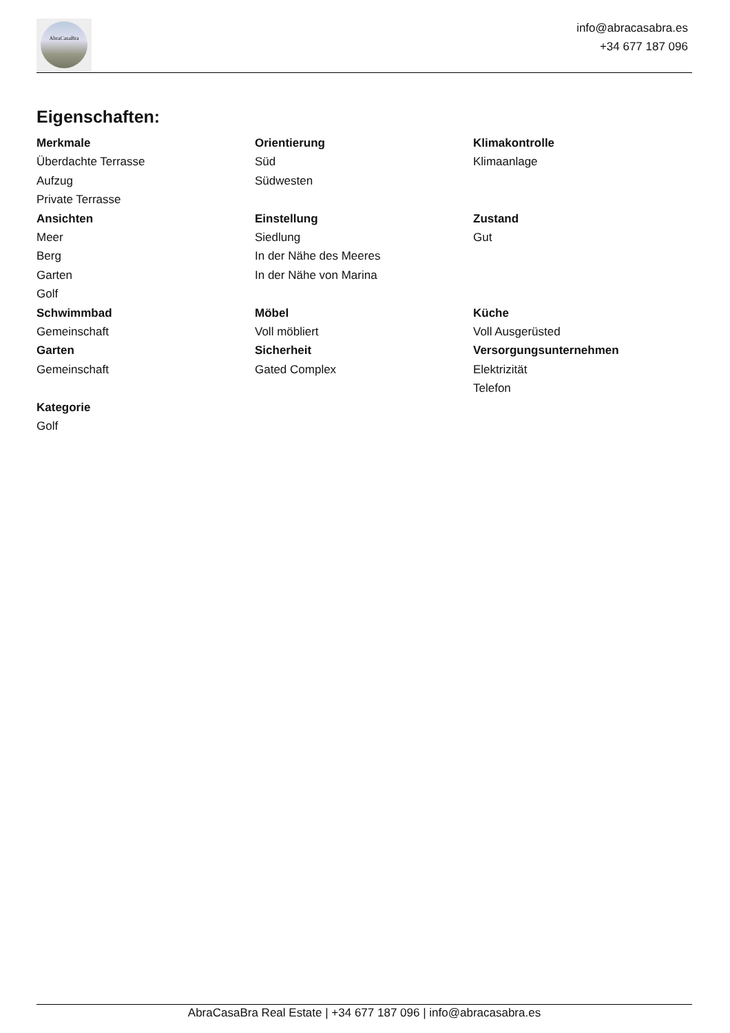AbraCasaBra
info@abracasabra.es
+34 677 187 096
Eigenschaften:
Merkmale
Überdachte Terrasse
Aufzug
Private Terrasse
Orientierung
Süd
Südwesten
Klimakontrolle
Klimaanlage
Ansichten
Meer
Berg
Garten
Golf
Einstellung
Siedlung
In der Nähe des Meeres
In der Nähe von Marina
Zustand
Gut
Schwimmbad
Gemeinschaft
Möbel
Voll möbliert
Küche
Voll Ausgerüsted
Garten
Gemeinschaft
Sicherheit
Gated Complex
Versorgungsunternehmen
Elektrizität
Telefon
Kategorie
Golf
AbraCasaBra Real Estate | +34 677 187 096 | info@abracasabra.es